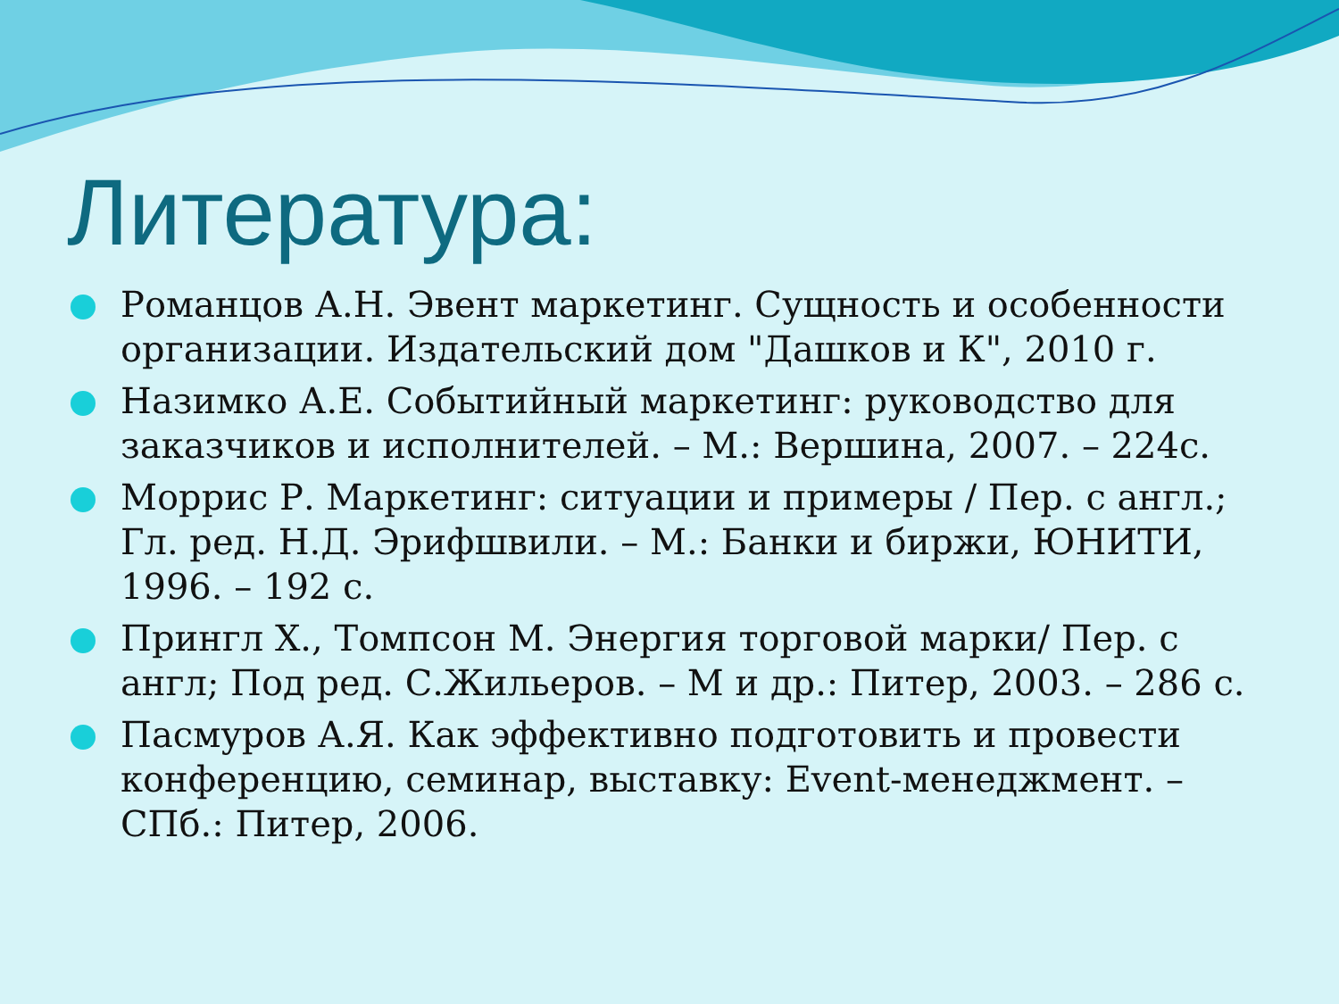Литература:
Романцов А.Н. Эвент маркетинг. Сущность и особенности организации. Издательский дом "Дашков и К", 2010 г.
Назимко А.Е. Событийный маркетинг: руководство для заказчиков и исполнителей. – М.: Вершина, 2007. – 224с.
Моррис Р. Маркетинг: ситуации и примеры / Пер. с англ.; Гл. ред. Н.Д. Эрифшвили. – М.: Банки и биржи, ЮНИТИ, 1996. – 192 с.
Прингл Х., Томпсон М. Энергия торговой марки/ Пер. с англ; Под ред. С.Жильеров. – М и др.: Питер, 2003. – 286 с.
Пасмуров А.Я. Как эффективно подготовить и провести конференцию, семинар, выставку: Event-менеджмент. – СПб.: Питер, 2006.